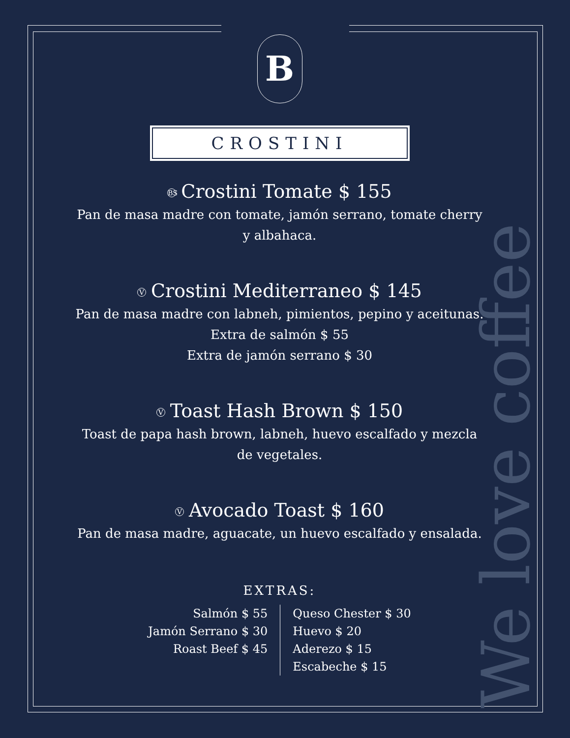We love coffee
B
CROSTINI
BS Crostini Tomate $ 155
Pan de masa madre con tomate, jamón serrano, tomate cherry
y albahaca.
V Crostini Mediterraneo $ 145
Pan de masa madre con labneh, pimientos, pepino y aceitunas.
Extra de salmón $ 55
Extra de jamón serrano $ 30
V Toast Hash Brown $ 150
Toast de papa hash brown, labneh, huevo escalfado y mezcla
de vegetales.
V Avocado Toast $ 160
Pan de masa madre, aguacate, un huevo escalfado y ensalada.
EXTRAS:
Salmón $ 55
Jamón Serrano $ 30
Roast Beef $ 45
Queso Chester $ 30
Huevo $ 20
Aderezo $ 15
Escabeche $ 15